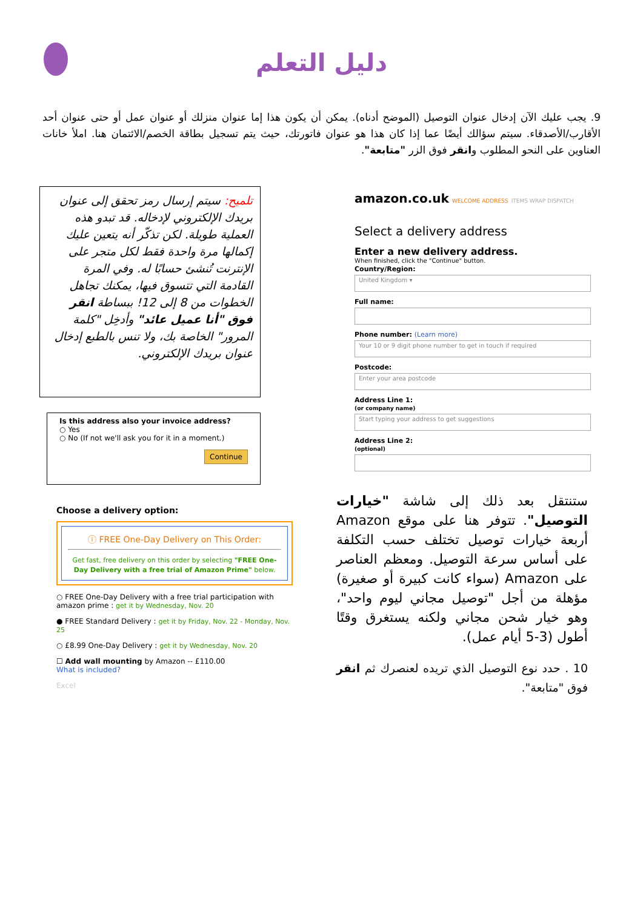دليل التعلم
9. يجب عليك الآن إدخال عنوان التوصيل (الموضح أدناه). يمكن أن يكون هذا إما عنوان منزلك أو عنوان عمل أو حتى عنوان أحد الأقارب/الأصدقاء. سيتم سؤالك أيضًا عما إذا كان هذا هو عنوان فاتورتك، حيث يتم تسجيل بطاقة الخصم/الائتمان هنا. املأ خانات العناوين على النحو المطلوب وانقر فوق الزر "متابعة".
تلميح: سيتم إرسال رمز تحقق إلى عنوان بريدك الإلكتروني لإدخاله. قد تبدو هذه العملية طويلة. لكن تذكّر أنه يتعين عليك إكمالها مرة واحدة فقط لكل متجر على الإنترنت تُنشئ حسابًا له. وفي المرة القادمة التي تتسوق فيها، يمكنك تجاهل الخطوات من 8 إلى 12! ببساطة انقر فوق "أنا عميل عائد" وأدخِل "كلمة المرور" الخاصة بك، ولا تنس بالطبع إدخال عنوان بريدك الإلكتروني.
Is this address also your invoice address?
○ Yes
○ No (If not we'll ask you for it in a moment.)
Continue
Choose a delivery option:
ⓘ FREE One-Day Delivery on This Order:
Get fast, free delivery on this order by selecting "FREE One-Day Delivery with a free trial of Amazon Prime" below.
○ FREE One-Day Delivery with a free trial participation with amazon prime : get it by Wednesday, Nov. 20
● FREE Standard Delivery : get it by Friday, Nov. 22 - Monday, Nov. 25
○ £8.99 One-Day Delivery : get it by Wednesday, Nov. 20
☐ Add wall mounting by Amazon -- £110.00
What is included?
Excel
amazon.co.uk WELCOME ADDRESS ITEMS WRAP DISPATCH
Select a delivery address
Enter a new delivery address.
When finished, click the "Continue" button.
Country/Region:
United Kingdom ▾
Full name:
Phone number: (Learn more)
Your 10 or 9 digit phone number to get in touch if required
Postcode:
Enter your area postcode
Address Line 1:
(or company name)
Start typing your address to get suggestions
Address Line 2:
(optional)
ستنتقل بعد ذلك إلى شاشة "خيارات التوصيل". تتوفر هنا على موقع Amazon أربعة خيارات توصيل تختلف حسب التكلفة على أساس سرعة التوصيل. ومعظم العناصر على Amazon (سواء كانت كبيرة أو صغيرة) مؤهلة من أجل "توصيل مجاني ليوم واحد"، وهو خيار شحن مجاني ولكنه يستغرق وقتًا أطول (3-5 أيام عمل).
10 . حدد نوع التوصيل الذي تريده لعنصرك ثم انقر فوق "متابعة".